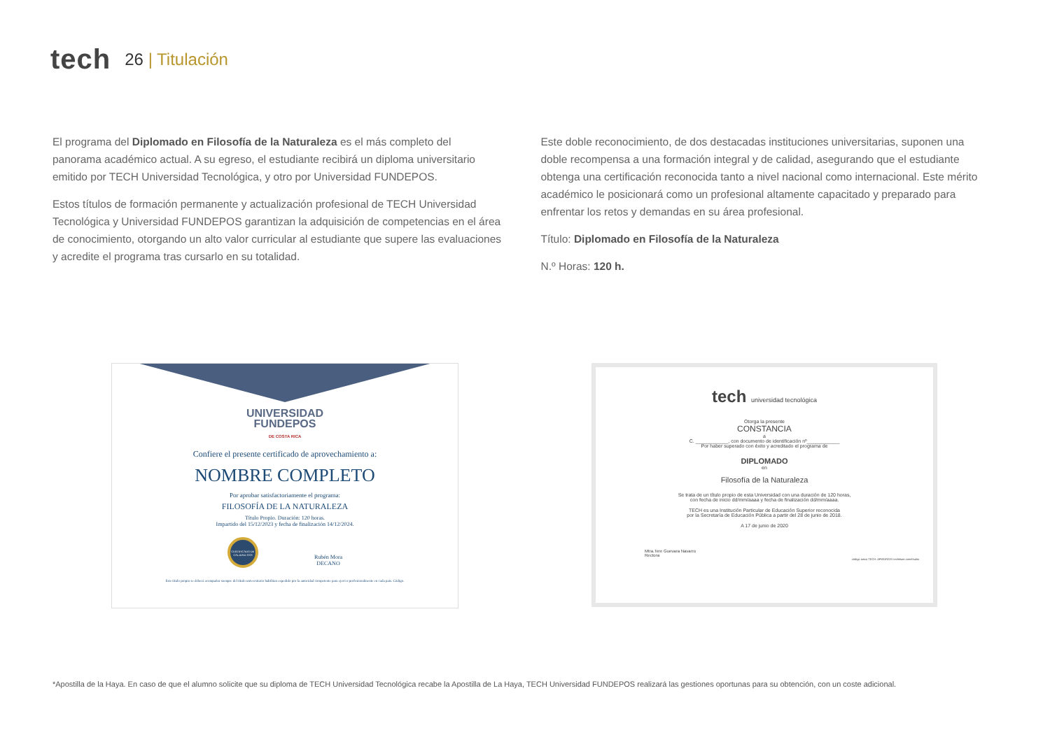tech
26 | Titulación
El programa del Diplomado en Filosofía de la Naturaleza es el más completo del panorama académico actual. A su egreso, el estudiante recibirá un diploma universitario emitido por TECH Universidad Tecnológica, y otro por Universidad FUNDEPOS.
Estos títulos de formación permanente y actualización profesional de TECH Universidad Tecnológica y Universidad FUNDEPOS garantizan la adquisición de competencias en el área de conocimiento, otorgando un alto valor curricular al estudiante que supere las evaluaciones y acredite el programa tras cursarlo en su totalidad.
Este doble reconocimiento, de dos destacadas instituciones universitarias, suponen una doble recompensa a una formación integral y de calidad, asegurando que el estudiante obtenga una certificación reconocida tanto a nivel nacional como internacional. Este mérito académico le posicionará como un profesional altamente capacitado y preparado para enfrentar los retos y demandas en su área profesional.
Título: Diplomado en Filosofía de la Naturaleza
N.º Horas: 120 h.
UNIVERSIDAD
FUNDEPOS
DE COSTA RICA
Confiere el presente certificado de aprovechamiento a:
NOMBRE COMPLETO
Por aprobar satisfactoriamente el programa:
FILOSOFÍA DE LA NATURALEZA
Título Propio. Duración: 120 horas.
Impartido del 15/12/2023 y fecha de finalización 14/12/2024.
CERTIFICADO DE CALIDAD 2023
Rubén Mora
DECANO
Este título propio se deberá acompañar siempre del título universitario habilitan expedido por la autoridad competente para ejercer profesionalmente en cada país. Código.
tech universidad tecnológica
Otorga la presente
CONSTANCIA
a
C. ____________, con documento de identificación nº____________
Por haber superado con éxito y acreditado el programa de
DIPLOMADO
en
Filosofía de la Naturaleza
Se trata de un título propio de esta Universidad con una duración de 120 horas,
con fecha de inicio dd/mm/aaaa y fecha de finalización dd/mm/aaaa.
TECH es una Institución Particular de Educación Superior reconocida
por la Secretaría de Educación Pública a partir del 28 de junio de 2018.
A 17 de junio de 2020
Mtra.Tere Guevara Navarro
Rectora
código único TECH: AFWOR23S techtitute.com/títulos
*Apostilla de la Haya. En caso de que el alumno solicite que su diploma de TECH Universidad Tecnológica recabe la Apostilla de La Haya, TECH Universidad FUNDEPOS realizará las gestiones oportunas para su obtención, con un coste adicional.